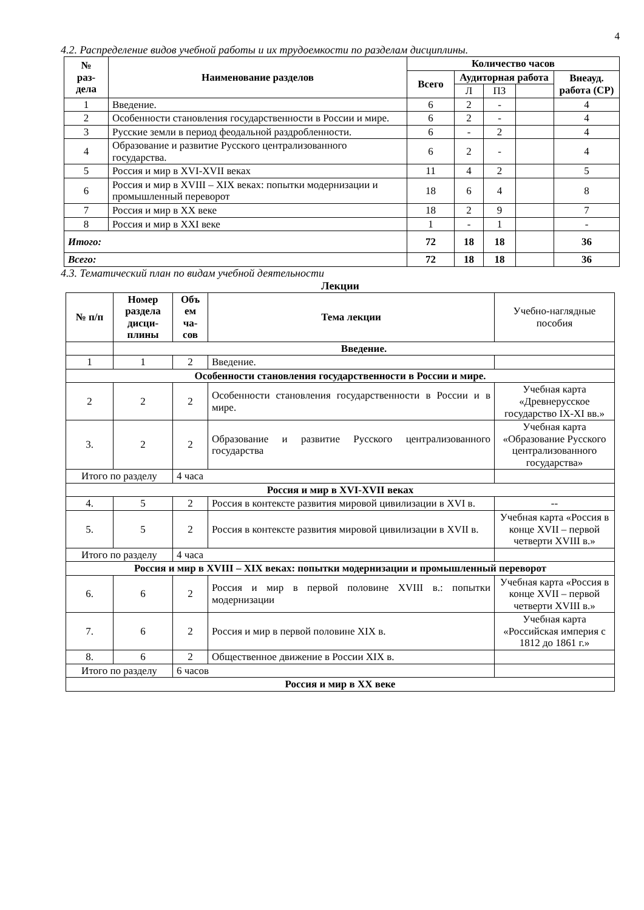4
4.2. Распределение видов учебной работы и их трудоемкости по разделам дисциплины.
| № раз- дела | Наименование разделов | Количество часов | | | | |
| --- | --- | --- | --- | --- | --- | --- |
| | | Всего | Аудиторная работа | | | Внеауд. работа (СР) |
| | | | Л | ПЗ | | |
| 1 | Введение. | 6 | 2 | - | | 4 |
| 2 | Особенности становления государственности в России и мире. | 6 | 2 | - | | 4 |
| 3 | Русские земли в период феодальной раздробленности. | 6 | - | 2 | | 4 |
| 4 | Образование и развитие Русского централизованного государства. | 6 | 2 | - | | 4 |
| 5 | Россия и мир в XVI-XVII веках | 11 | 4 | 2 | | 5 |
| 6 | Россия и мир в XVIII – XIX веках: попытки модернизации и промышленный переворот | 18 | 6 | 4 | | 8 |
| 7 | Россия и мир в XX веке | 18 | 2 | 9 | | 7 |
| 8 | Россия и мир в XXI веке | 1 | - | 1 | | - |
| Итого: | | 72 | 18 | 18 | | 36 |
| Всего: | | 72 | 18 | 18 | | 36 |
4.3. Тематический план по видам учебной деятельности
Лекции
| № п/п | Номер раздела дисци-плины | Объ ем ча-сов | Тема лекции | Учебно-наглядные пособия |
| | Введение. | | | |
| 1 | 1 | 2 | Введение. | |
| Особенности становления государственности в России и мире. | | | | |
| 2 | 2 | 2 | Особенности становления государственности в России и в мире. | Учебная карта «Древнерусское государство IX-XI вв.» |
| 3. | 2 | 2 | Образование и развитие Русского централизованного государства | Учебная карта «Образование Русского централизованного государства» |
| Итого по разделу | | 4 часа | | |
| Россия и мир в XVI-XVII веках | | | | |
| 4. | 5 | 2 | Россия в контексте развития мировой цивилизации в XVI в. | -- |
| 5. | 5 | 2 | Россия в контексте развития мировой цивилизации в XVII в. | Учебная карта «Россия в конце XVII – первой четверти XVIII в.» |
| Итого по разделу | | 4 часа | | |
| Россия и мир в XVIII – XIX веках: попытки модернизации и промышленный переворот | | | | |
| 6. | 6 | 2 | Россия и мир в первой половине XVIII в.: попытки модернизации | Учебная карта «Россия в конце XVII – первой четверти XVIII в.» |
| 7. | 6 | 2 | Россия и мир в первой половине XIX в. | Учебная карта «Российская империя с 1812 до 1861 г.» |
| 8. | 6 | 2 | Общественное движение в России XIX в. | |
| Итого по разделу | | 6 часов | | |
| Россия и мир в XX веке | | | | |